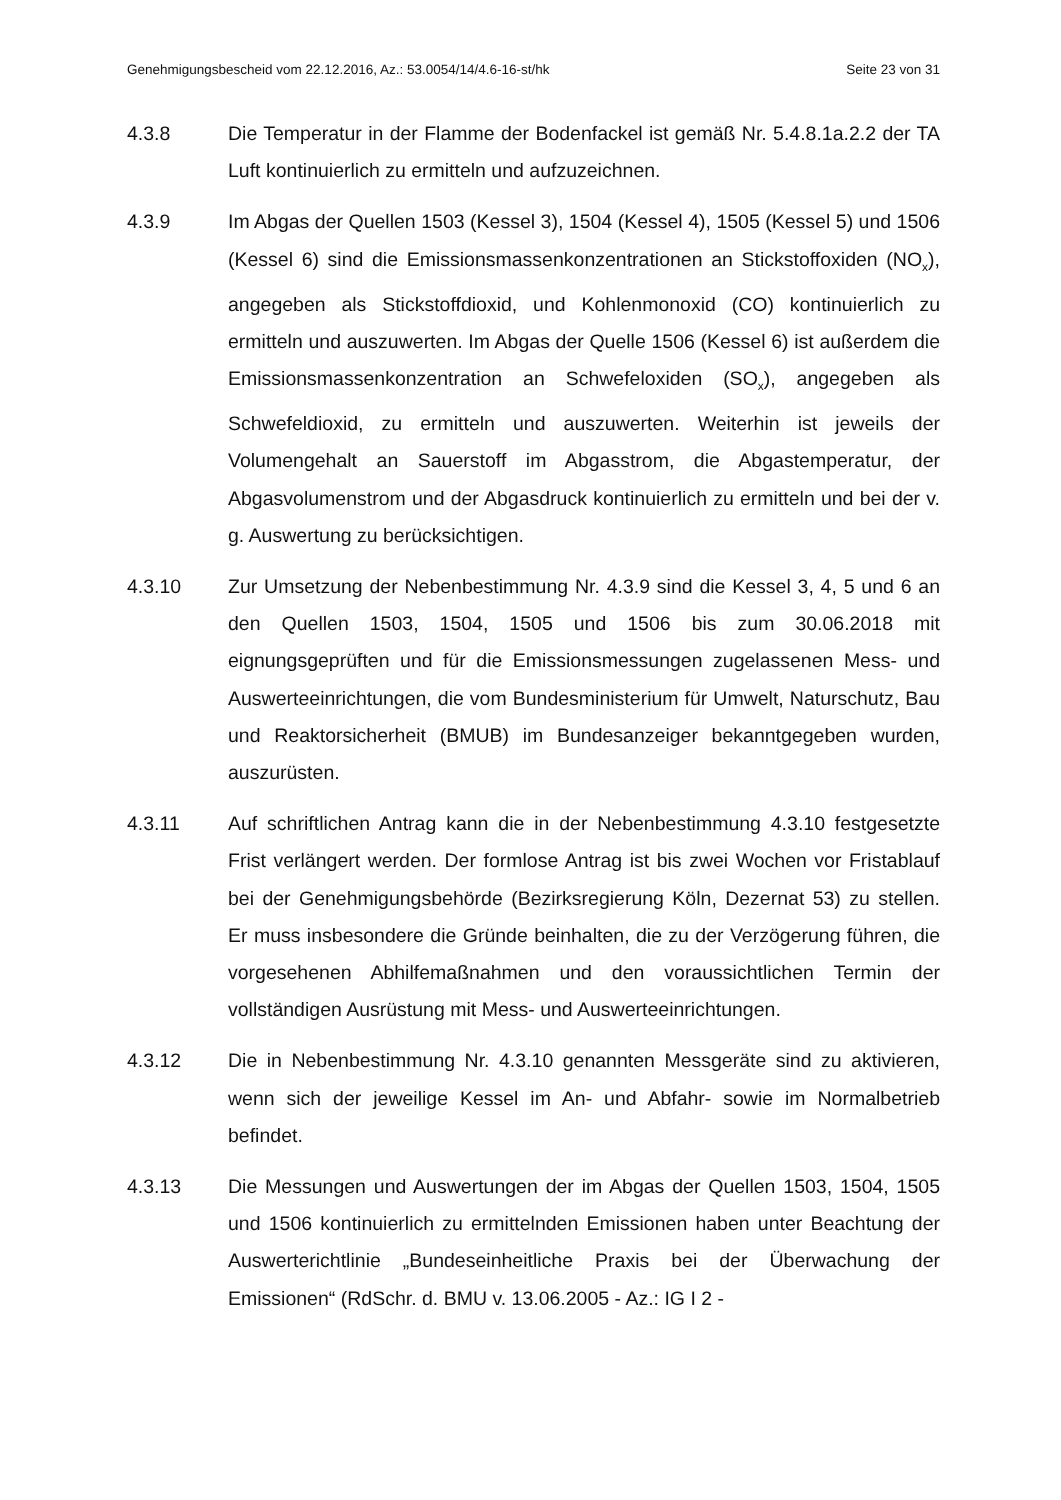Genehmigungsbescheid vom 22.12.2016, Az.: 53.0054/14/4.6-16-st/hk Seite 23 von 31
4.3.8 Die Temperatur in der Flamme der Bodenfackel ist gemäß Nr. 5.4.8.1a.2.2 der TA Luft kontinuierlich zu ermitteln und aufzuzeichnen.
4.3.9 Im Abgas der Quellen 1503 (Kessel 3), 1504 (Kessel 4), 1505 (Kessel 5) und 1506 (Kessel 6) sind die Emissionsmassenkonzentrationen an Stick­stoffoxiden (NO<sub>x</sub>), angegeben als Stickstoffdioxid, und Kohlenmonoxid (CO) kontinuierlich zu ermitteln und auszuwerten. Im Abgas der Quelle 1506 (Kessel 6) ist außerdem die Emissionsmassenkonzentration an Schwefeloxiden (SO<sub>x</sub>), angegeben als Schwefeldioxid, zu ermitteln und auszuwerten. Weiterhin ist jeweils der Volumengehalt an Sauerstoff im Abgasstrom, die Abgastemperatur, der Abgasvolumenstrom und der Ab­gasdruck kontinuierlich zu ermitteln und bei der v. g. Auswertung zu be­rücksichtigen.
4.3.10 Zur Umsetzung der Nebenbestimmung Nr. 4.3.9 sind die Kessel 3, 4, 5 und 6 an den Quellen 1503, 1504, 1505 und 1506 bis zum 30.06.2018 mit eignungsgeprüften und für die Emissionsmessungen zugelassenen Mess- und Auswerteeinrichtungen, die vom Bundesministerium für Umwelt, Na­turschutz, Bau und Reaktorsicherheit (BMUB) im Bundesanzeiger be­kanntgegeben wurden, auszurüsten.
4.3.11 Auf schriftlichen Antrag kann die in der Nebenbestimmung 4.3.10 festge­setzte Frist verlängert werden. Der formlose Antrag ist bis zwei Wochen vor Fristablauf bei der Genehmigungsbehörde (Bezirksregierung Köln, Dezernat 53) zu stellen. Er muss insbesondere die Gründe beinhalten, die zu der Verzögerung führen, die vorgesehenen Abhilfemaßnahmen und den voraussichtlichen Termin der vollständigen Ausrüstung mit Mess- und Auswerteeinrichtungen.
4.3.12 Die in Nebenbestimmung Nr. 4.3.10 genannten Messgeräte sind zu akti­vieren, wenn sich der jeweilige Kessel im An- und Abfahr- sowie im Nor­malbetrieb befindet.
4.3.13 Die Messungen und Auswertungen der im Abgas der Quellen 1503, 1504, 1505 und 1506 kontinuierlich zu ermittelnden Emissionen haben unter Be­achtung der Auswerterichtlinie „Bundeseinheitliche Praxis bei der Überwa­chung der Emissionen“ (RdSchr. d. BMU v. 13.06.2005 - Az.: IG I 2 -